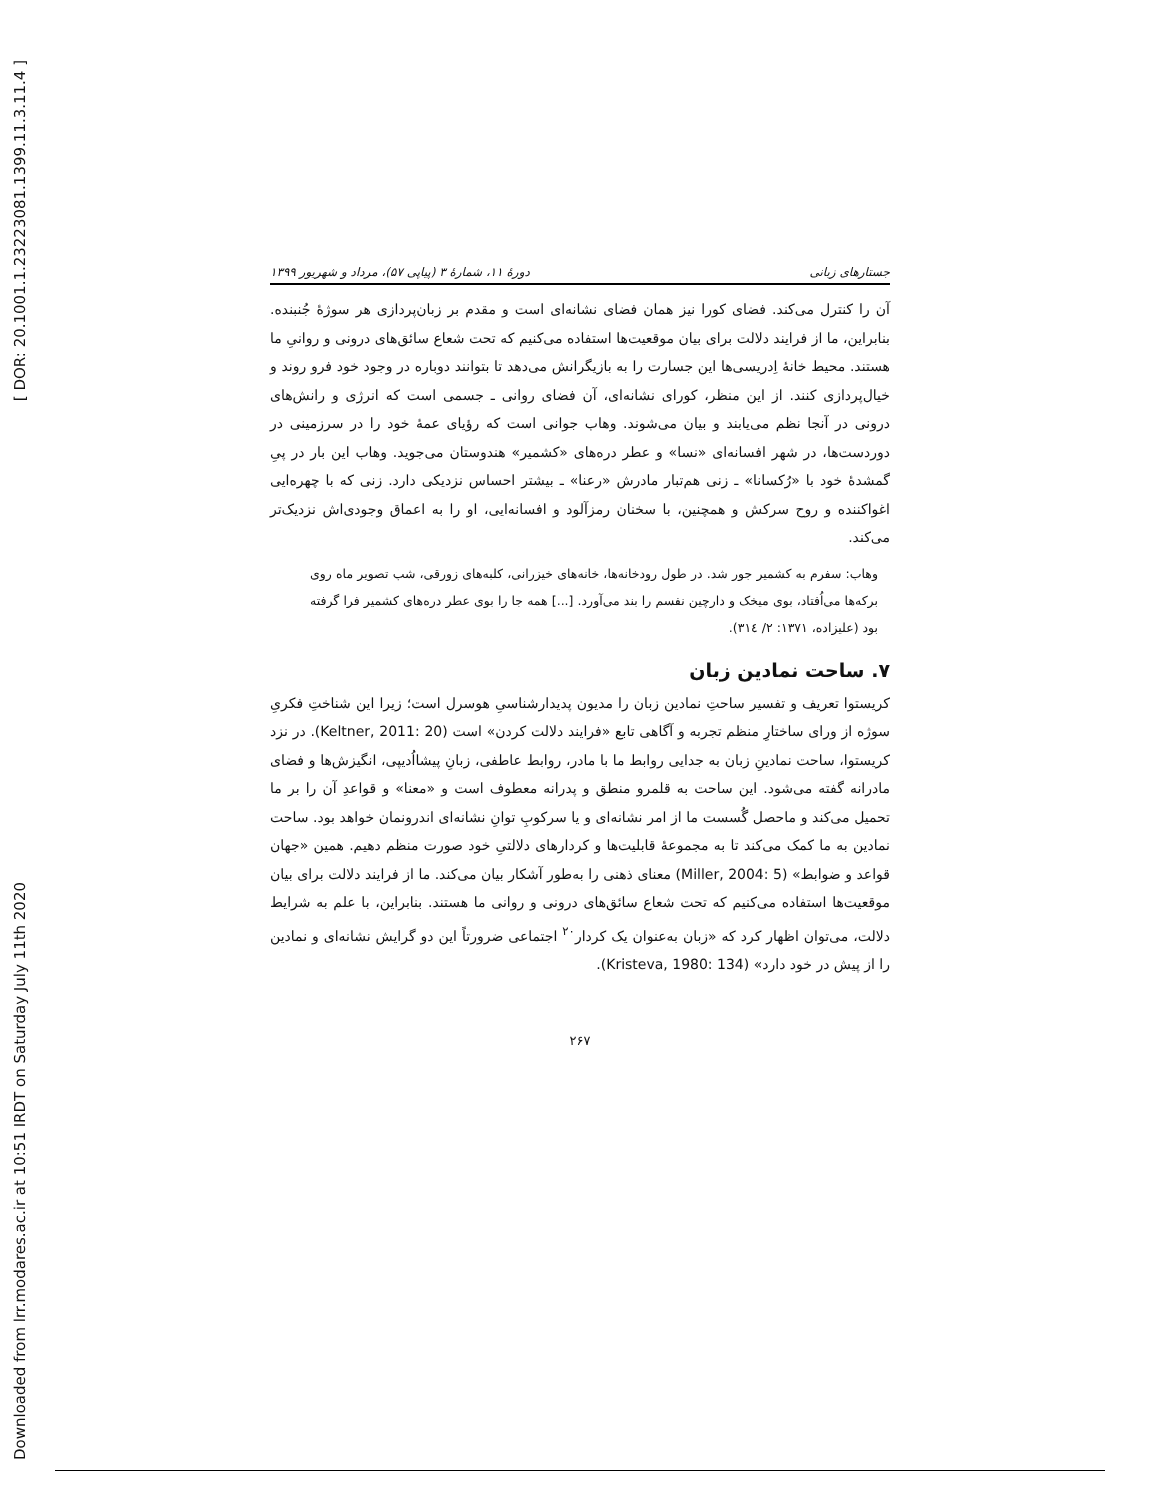[ DOR: 20.1001.1.23223081.1399.11.3.11.4 ]
Downloaded from lrr.modares.ac.ir at 10:51 IRDT on Saturday July 11th 2020
جستارهای زبانی دورهٔ ۱۱، شمارهٔ ۳ (پیاپی ۵۷)، مرداد و شهریور ۱۳۹۹
آن را کنترل می‌کند. فضای کورا نیز همان فضای نشانه‌ای است و مقدم بر زبان‌پردازی هر سوژهٔ جُنبنده. بنابراین، ما از فرایند دلالت برای بیان موقعیت‌ها استفاده می‌کنیم که تحت شعاع سائق‌های درونی و روانیِ ما هستند. محیط خانهٔ اِدریسی‌ها این جسارت را به بازیگرانش می‌دهد تا بتوانند دوباره در وجود خود فرو روند و خیال‌پردازی کنند. از این منظر، کورای نشانه‌ای، آن فضای روانی ـ جسمی است که انرژی و رانش‌های درونی در آنجا نظم می‌یابند و بیان می‌شوند. وهاب جوانی است که رؤیای عمهٔ خود را در سرزمینی در دوردست‌ها، در شهر افسانه‌ای «نسا» و عطر دره‌های «کشمیر» هندوستان می‌جوید. وهاب این بار در پیِ گمشدهٔ خود با «رُکسانا» ـ زنی هم‌تبار مادرش «رعنا» ـ بیشتر احساس نزدیکی دارد. زنی که با چهره‌ایی اغواکننده و روح سرکش و همچنین، با سخنان رمزآلود و افسانه‌ایی، او را به اعماق وجودی‌اش نزدیک‌تر می‌کند.
وهاب: سفرم به کشمیر جور شد. در طول رودخانه‌ها، خانه‌های خیزرانی، کلبه‌های زورقی، شب تصویر ماه روی برکه‌ها می‌اُفتاد، بوی میخک و دارچین نفسم را بند می‌آورد. [...] همه جا را بوی عطر دره‌های کشمیر فرا گرفته بود (علیزاده، ۱۳۷۱: ۲/ ۳۱٤).
۷. ساحت نمادین زبان
کریستوا تعریف و تفسیر ساحتِ نمادین زبان را مدیون پدیدارشناسیِ هوسرل است؛ زیرا این شناختِ فکریِ سوژه از ورای ساختارِ منظم تجربه و آگاهی تابع «فرایند دلالت کردن» است (Keltner, 2011: 20). در نزد کریستوا، ساحت نمادینِ زبان به جدایی روابط ما با مادر، روابط عاطفی، زبانِ پیشااُدیپی، انگیزش‌ها و فضای مادرانه گفته می‌شود. این ساحت به قلمرو منطق و پدرانه معطوف است و «معنا» و قواعدِ آن را بر ما تحمیل می‌کند و ماحصل گُسست ما از امر نشانه‌ای و یا سرکوبِ توانِ نشانه‌ای اندرونمان خواهد بود. ساحت نمادین به ما کمک می‌کند تا به مجموعهٔ قابلیت‌ها و کردارهای دلالتیِ خود صورت منظم دهیم. همین «جهان قواعد و ضوابط» (Miller, 2004: 5) معنای ذهنی را به‌طور آشکار بیان می‌کند. ما از فرایند دلالت برای بیان موقعیت‌ها استفاده می‌کنیم که تحت شعاع سائق‌های درونی و روانی ما هستند. بنابراین، با علم به شرایط دلالت، می‌توان اظهار کرد که «زبان به‌عنوان یک کردار<sup>۲۰</sup> اجتماعی ضرورتاً این دو گرایش نشانه‌ای و نمادین را از پیش در خود دارد» (Kristeva, 1980: 134).
۲۶۷